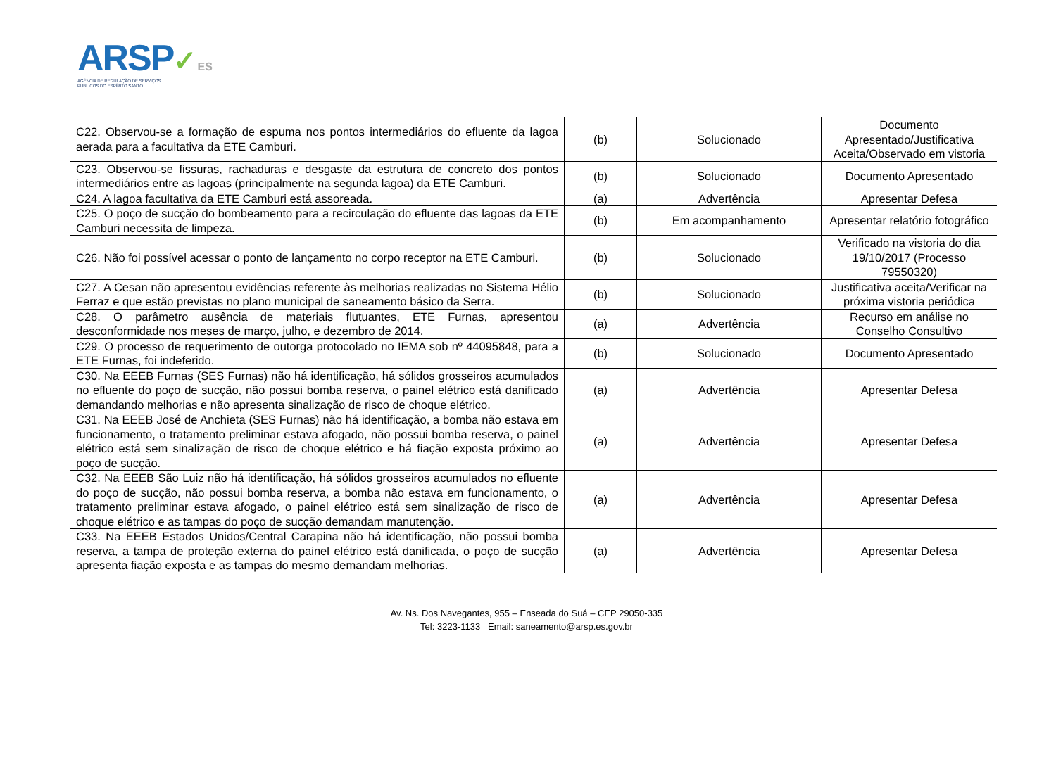ARSP✓ES
AGÊNCIA DE REGULAÇÃO DE SERVIÇOS
PÚBLICOS DO ESPÍRITO SANTO
| C22. Observou-se a formação de espuma nos pontos intermediários do efluente da lagoa aerada para a facultativa da ETE Camburi. | (b) | Solucionado | Documento Apresentado/Justificativa Aceita/Observado em vistoria |
| C23. Observou-se fissuras, rachaduras e desgaste da estrutura de concreto dos pontos intermediários entre as lagoas (principalmente na segunda lagoa) da ETE Camburi. | (b) | Solucionado | Documento Apresentado |
| C24. A lagoa facultativa da ETE Camburi está assoreada. | (a) | Advertência | Apresentar Defesa |
| C25. O poço de sucção do bombeamento para a recirculação do efluente das lagoas da ETE Camburi necessita de limpeza. | (b) | Em acompanhamento | Apresentar relatório fotográfico |
| C26. Não foi possível acessar o ponto de lançamento no corpo receptor na ETE Camburi. | (b) | Solucionado | Verificado na vistoria do dia 19/10/2017 (Processo 79550320) |
| C27. A Cesan não apresentou evidências referente às melhorias realizadas no Sistema Hélio Ferraz e que estão previstas no plano municipal de saneamento básico da Serra. | (b) | Solucionado | Justificativa aceita/Verificar na próxima vistoria periódica |
| C28. O parâmetro ausência de materiais flutuantes, ETE Furnas, apresentou desconformidade nos meses de março, julho, e dezembro de 2014. | (a) | Advertência | Recurso em análise no Conselho Consultivo |
| C29. O processo de requerimento de outorga protocolado no IEMA sob nº 44095848, para a ETE Furnas, foi indeferido. | (b) | Solucionado | Documento Apresentado |
| C30. Na EEEB Furnas (SES Furnas) não há identificação, há sólidos grosseiros acumulados no efluente do poço de sucção, não possui bomba reserva, o painel elétrico está danificado demandando melhorias e não apresenta sinalização de risco de choque elétrico. | (a) | Advertência | Apresentar Defesa |
| C31. Na EEEB José de Anchieta (SES Furnas) não há identificação, a bomba não estava em funcionamento, o tratamento preliminar estava afogado, não possui bomba reserva, o painel elétrico está sem sinalização de risco de choque elétrico e há fiação exposta próximo ao poço de sucção. | (a) | Advertência | Apresentar Defesa |
| C32. Na EEEB São Luiz não há identificação, há sólidos grosseiros acumulados no efluente do poço de sucção, não possui bomba reserva, a bomba não estava em funcionamento, o tratamento preliminar estava afogado, o painel elétrico está sem sinalização de risco de choque elétrico e as tampas do poço de sucção demandam manutenção. | (a) | Advertência | Apresentar Defesa |
| C33. Na EEEB Estados Unidos/Central Carapina não há identificação, não possui bomba reserva, a tampa de proteção externa do painel elétrico está danificada, o poço de sucção apresenta fiação exposta e as tampas do mesmo demandam melhorias. | (a) | Advertência | Apresentar Defesa |
Av. Ns. Dos Navegantes, 955 – Enseada do Suá – CEP 29050-335
Tel: 3223-1133 Email: saneamento@arsp.es.gov.br